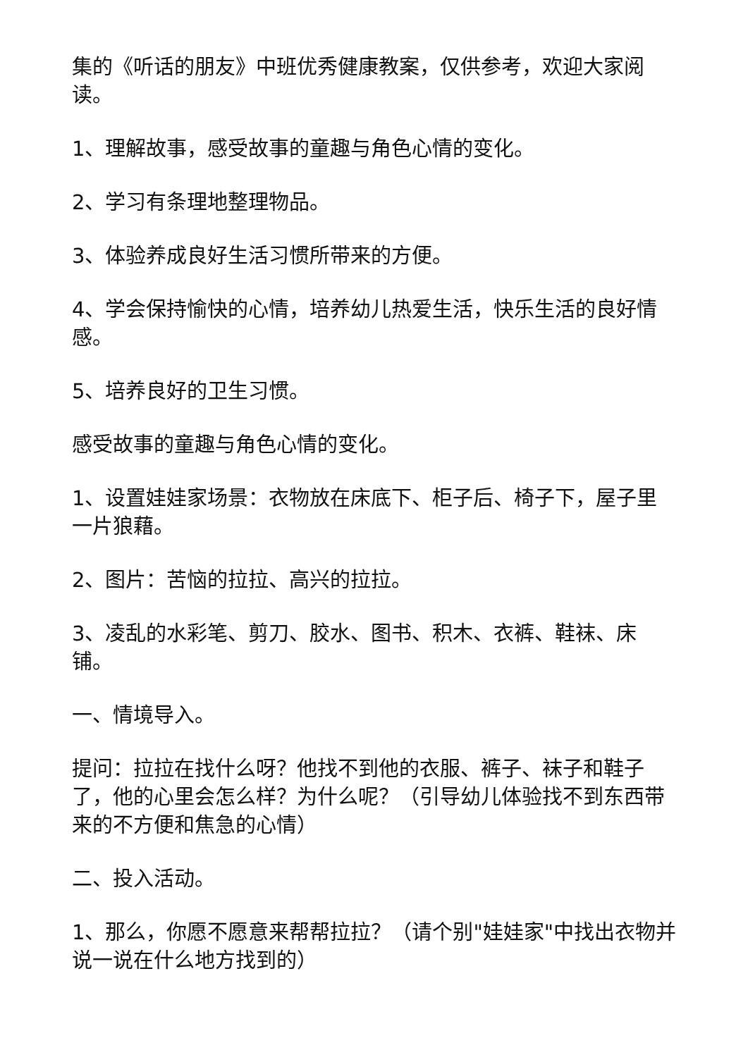集的《听话的朋友》中班优秀健康教案，仅供参考，欢迎大家阅读。
1、理解故事，感受故事的童趣与角色心情的变化。
2、学习有条理地整理物品。
3、体验养成良好生活习惯所带来的方便。
4、学会保持愉快的心情，培养幼儿热爱生活，快乐生活的良好情感。
5、培养良好的卫生习惯。
感受故事的童趣与角色心情的变化。
1、设置娃娃家场景：衣物放在床底下、柜子后、椅子下，屋子里一片狼藉。
2、图片：苦恼的拉拉、高兴的拉拉。
3、凌乱的水彩笔、剪刀、胶水、图书、积木、衣裤、鞋袜、床铺。
一、情境导入。
提问：拉拉在找什么呀？他找不到他的衣服、裤子、袜子和鞋子了，他的心里会怎么样？为什么呢？（引导幼儿体验找不到东西带来的不方便和焦急的心情）
二、投入活动。
1、那么，你愿不愿意来帮帮拉拉？（请个别"娃娃家"中找出衣物并说一说在什么地方找到的）